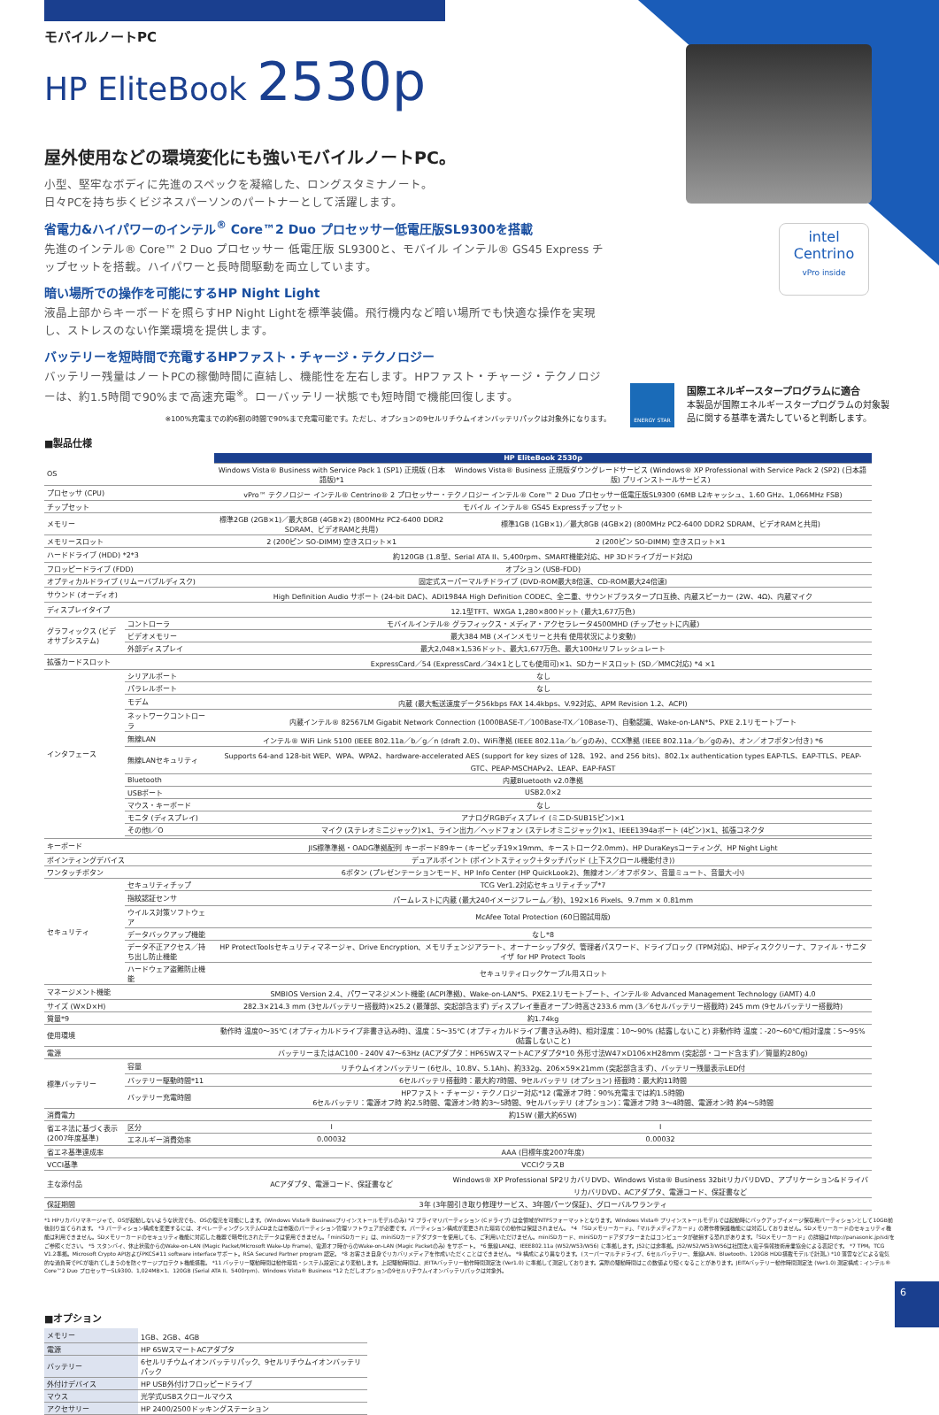intel
Centrino
vPro inside
モバイルノートPC
HP EliteBook 2530p
屋外使用などの環境変化にも強いモバイルノートPC。
小型、堅牢なボディに先進のスペックを凝縮した、ロングスタミナノート。
日々PCを持ち歩くビジネスパーソンのパートナーとして活躍します。
省電力&ハイパワーのインテル<sup>®</sup> Core™2 Duo プロセッサー低電圧版SL9300を搭載
先進のインテル® Core™ 2 Duo プロセッサー 低電圧版 SL9300と、モバイル インテル® GS45 Express チップセットを搭載。ハイパワーと長時間駆動を両立しています。
暗い場所での操作を可能にするHP Night Light
液晶上部からキーボードを照らすHP Night Lightを標準装備。飛行機内など暗い場所でも快適な操作を実現し、ストレスのない作業環境を提供します。
バッテリーを短時間で充電するHPファスト・チャージ・テクノロジー
バッテリー残量はノートPCの稼働時間に直結し、機能性を左右します。HPファスト・チャージ・テクノロジーは、約1.5時間で90%まで高速充電<sup>※</sup>。ローバッテリー状態でも短時間で機能回復します。
※100%充電までの約6割の時間で90%まで充電可能です。ただし、オプションの9セルリチウムイオンバッテリパックは対象外になります。
ENERGY STAR
国際エネルギースタープログラムに適合
本製品が国際エネルギースタープログラムの対象製品に関する基準を満たしていると判断します。
■製品仕様
| | | HP EliteBook 2530p | |
| OS | | Windows Vista® Business with Service Pack 1 (SP1) 正規版 (日本語版)*1 | Windows Vista® Business 正規版ダウングレードサービス (Windows® XP Professional with Service Pack 2 (SP2) (日本語版) プリインストールサービス) |
| プロセッサ (CPU) | | vPro™ テクノロジー インテル® Centrino® 2 プロセッサー・テクノロジー インテル® Core™ 2 Duo プロセッサー低電圧版SL9300 (6MB L2キャッシュ、1.60 GHz、1,066MHz FSB) | |
| チップセット | | モバイル インテル® GS45 Expressチップセット | |
| メモリー | | 標準2GB (2GB×1)／最大8GB (4GB×2) (800MHz PC2-6400 DDR2 SDRAM、ビデオRAMと共用) | 標準1GB (1GB×1)／最大8GB (4GB×2) (800MHz PC2-6400 DDR2 SDRAM、ビデオRAMと共用) |
| メモリースロット | | 2 (200ピン SO-DIMM) 空きスロット×1 | 2 (200ピン SO-DIMM) 空きスロット×1 |
| ハードドライブ (HDD) *2*3 | | 約120GB (1.8型、Serial ATA II、5,400rpm、SMART機能対応、HP 3Dドライブガード対応) | |
| フロッピードライブ (FDD) | | オプション (USB-FDD) | |
| オプティカルドライブ (リムーバブルディスク) | | 固定式スーパーマルチドライブ (DVD-ROM最大8倍速、CD-ROM最大24倍速) | |
| サウンド (オーディオ) | | High Definition Audio サポート (24-bit DAC)、ADI1984A High Definition CODEC、全二重、サウンドブラスタープロ互換、内蔵スピーカー (2W、4Ω)、内蔵マイク | |
| ディスプレイタイプ | | 12.1型TFT、WXGA 1,280×800ドット (最大1,677万色) | |
| グラフィックス (ビデオサブシステム) | コントローラ | モバイルインテル® グラフィックス・メディア・アクセラレータ4500MHD (チップセットに内蔵) | |
| | ビデオメモリー | 最大384 MB (メインメモリーと共有 使用状況により変動) | |
| | 外部ディスプレイ | 最大2,048×1,536ドット、最大1,677万色、最大100Hzリフレッシュレート | |
| 拡張カードスロット | | ExpressCard／54 (ExpressCard／34×1としても使用可)×1、SDカードスロット (SD／MMC対応) *4 ×1 | |
| インタフェース | シリアルポート | なし | |
| | パラレルポート | なし | |
| | モデム | 内蔵 (最大転送速度データ56kbps FAX 14.4kbps、V.92対応、APM Revision 1.2、ACPI) | |
| | ネットワークコントローラ | 内蔵インテル® 82567LM Gigabit Network Connection (1000BASE-T／100Base-TX／10Base-T)、自動認識、Wake-on-LAN*5、PXE 2.1リモートブート | |
| | 無線LAN | インテル® WiFi Link 5100 (IEEE 802.11a／b／g／n (draft 2.0)、WiFi準拠 (IEEE 802.11a／b／gのみ)、CCX準拠 (IEEE 802.11a／b／gのみ)、オン／オフボタン付き) *6 | |
| | 無線LANセキュリティ | Supports 64-and 128-bit WEP、WPA、WPA2、hardware-accelerated AES (support for key sizes of 128、192、and 256 bits)、802.1x authentication types EAP-TLS、EAP-TTLS、PEAP-GTC、PEAP-MSCHAPv2、LEAP、EAP-FAST | |
| | Bluetooth | 内蔵Bluetooth v2.0準拠 | |
| | USBポート | USB2.0×2 | |
| | マウス・キーボード | なし | |
| | モニタ (ディスプレイ) | アナログRGBディスプレイ (ミニD-SUB15ピン)×1 | |
| | その他I／O | マイク (ステレオミニジャック)×1、ライン出力／ヘッドフォン (ステレオミニジャック)×1、IEEE1394aポート (4ピン)×1、拡張コネクタ | |
| キーボード | | JIS標準準拠・OADG準拠配列 キーボード89キー (キーピッチ19×19mm、キーストローク2.0mm)、HP DuraKeysコーティング、HP Night Light | |
| ポインティングデバイス | | デュアルポイント (ポイントスティック＋タッチパッド (上下スクロール機能付き)) | |
| ワンタッチボタン | | 6ボタン (プレゼンテーションモード、HP Info Center (HP QuickLook2)、無線オン／オフボタン、音量ミュート、音量大-小) | |
| セキュリティ | セキュリティチップ | TCG Ver1.2対応セキュリティチップ*7 | |
| | 指紋認証センサ | パームレストに内蔵 (最大240イメージフレーム／秒)、192×16 Pixels、9.7mm × 0.81mm | |
| | ウイルス対策ソフトウェア | McAfee Total Protection (60日間試用版) | |
| | データバックアップ機能 | なし*8 | |
| | データ不正アクセス／持ち出し防止機能 | HP ProtectToolsセキュリティマネージャ、Drive Encryption、メモリチェンジアラート、オーナーシップタグ、管理者パスワード、ドライブロック (TPM対応)、HPディスククリーナ、ファイル・サニタイザ for HP Protect Tools | |
| | ハードウェア盗難防止機能 | セキュリティロックケーブル用スロット | |
| マネージメント機能 | | SMBIOS Version 2.4、パワーマネジメント機能 (ACPI準拠)、Wake-on-LAN*5、PXE2.1リモートブート、インテル® Advanced Management Technology (iAMT) 4.0 | |
| サイズ (W×D×H) | | 282.3×214.3 mm (3セルバッテリー搭載時)×25.2 (最薄部、突起部含まず) ディスプレイ垂直オープン時高さ233.6 mm (3／6セルバッテリー搭載時) 245 mm (9セルバッテリー搭載時) | |
| 質量*9 | | 約1.74kg | |
| 使用環境 | | 動作時 温度0～35℃ (オプティカルドライブ非書き込み時)、温度：5～35℃ (オプティカルドライブ書き込み時)、相対湿度：10～90% (結露しないこと) 非動作時 温度：-20～60℃/相対湿度：5～95% (結露しないこと) | |
| 電源 | | バッテリーまたはAC100 - 240V 47～63Hz (ACアダプタ：HP65WスマートACアダプタ*10 外形寸法W47×D106×H28mm (突起部・コード含まず)／質量約280g) | |
| 標準バッテリー | 容量 | リチウムイオンバッテリー (6セル、10.8V、5.1Ah)、約332g、206×59×21mm (突起部含まず)、バッテリー残量表示LED付 | |
| | バッテリー駆動時間*11 | 6セルバッテリ搭載時：最大約7時間、9セルバッテリ (オプション) 搭載時：最大約11時間 | |
| | バッテリー充電時間 | HPファスト・チャージ・テクノロジー対応*12 (電源オフ時：90%充電までは約1.5時間) 6セルバッテリ：電源オフ時 約2.5時間、電源オン時 約3～5時間、9セルバッテリ (オプション)：電源オフ時 3～4時間、電源オン時 約4～5時間 | |
| 消費電力 | | 約15W (最大約65W) | |
| 省エネ法に基づく表示 (2007年度基準) | 区分 | I | I |
| | エネルギー消費効率 | 0.00032 | 0.00032 |
| 省エネ基準達成率 | | AAA (目標年度2007年度) | |
| VCCI基準 | | VCCIクラスB | |
| 主な添付品 | | ACアダプタ、電源コード、保証書など | Windows® XP Professional SP2リカバリDVD、Windows Vista® Business 32bitリカバリDVD、アプリケーション&ドライバリカバリDVD、ACアダプタ、電源コード、保証書など |
| 保証期間 | | 3年 (3年間引き取り修理サービス、3年間パーツ保証)、グローバルワランティ | |
*1 HPリカバリマネージャで、OSが起動しないような状況でも、OSの復元を可能にします。(Windows Vista® Businessプリインストールモデルのみ) *2 プライマリパーティション (Cドライブ) は全領域がNTFSフォーマットとなります。Windows Vista® プリインストールモデルでは起動時にバックアップイメージ保存用パーティションとして10GB前後割り当てられます。 *3 パーティション構成を変更するには、オペレーティングシステムCDまたは市販のパーティション管理ソフトウェアが必要です。パーティション構成が変更された環境での動作は保証されません。 *4 「SDメモリーカード」、「マルチメディアカード」の著作権保護機能には対応しておりません。SDメモリーカードのセキュリティ機能は利用できません。SDメモリーカードのセキュリティ機能に対応した機器で暗号化されたデータは使用できません。「miniSDカード」は、miniSDカードアダプターを使用しても、ご利用いただけません。miniSDカード、miniSDカードアダプターまたはコンピュータが破損する恐れがあります。「SDメモリーカード」の詳細はhttp://panasonic.jp/sd/をご参照ください。 *5 スタンバイ、休止状態からのWake-on-LAN (Magic Packet/Microsoft Wake-Up Frame)、電源オフ時からのWake-on-LAN (Magic Packetのみ) をサポート。 *6 無線LANは、IEEE802.11a (W52/W53/W56) に準拠します。J52には非準拠。J52/W52/W53/W56は社団法人電子情報技術産業協会による表記です。 *7 TPM。TCG V1.2準拠。Microsoft Crypto APIおよびPKCS#11 software interfaceサポート。RSA Secured Partner program 認定。 *8 お客さま自身でリカバリメディアを作成いただくことはできません。 *9 構成により異なります。(スーパーマルチドライブ、6セルバッテリー、無線LAN、Bluetooth、120GB HDD搭載モデルで計測。) *10 落雷などによる電気的な過負荷でPCが壊れてしまうのを防ぐサージプロテクト機能搭載。 *11 バッテリー駆動時間は動作環境・システム設定により変動します。上記駆動時間は、JEITAバッテリー動作時間測定法 (Ver1.0) に準拠して測定しております。実際の駆動時間はこの数値より短くなることがあります。JEITAバッテリー動作時間測定法 (Ver1.0) 測定構成：インテル® Core™2 Duo プロセッサーSL9300、1,024MB×1、120GB (Serial ATA II、5400rpm)、Windows Vista® Business *12 ただしオプションの9セルリチウムイオンバッテリパックは対象外。
■オプション
| メモリー | 1GB、2GB、4GB |
| 電源 | HP 65WスマートACアダプタ |
| バッテリー | 6セルリチウムイオンバッテリパック、9セルリチウムイオンバッテリパック |
| 外付けデバイス | HP USB外付けフロッピードライブ |
| マウス | 光学式USBスクロールマウス |
| アクセサリー | HP 2400/2500ドッキングステーション |
6